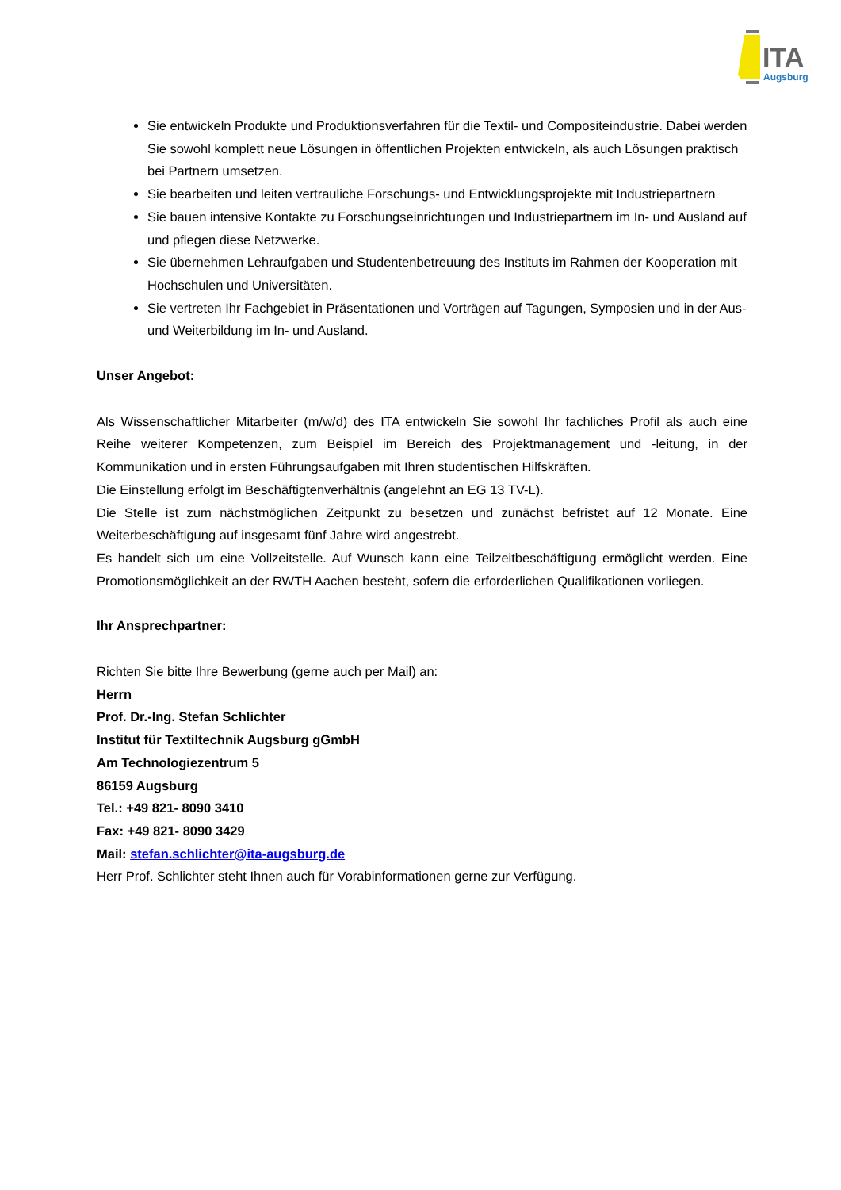ITA
Augsburg
Sie entwickeln Produkte und Produktionsverfahren für die Textil- und Compositeindustrie. Dabei werden Sie sowohl komplett neue Lösungen in öffentlichen Projekten entwickeln, als auch Lösungen praktisch bei Partnern umsetzen.
Sie bearbeiten und leiten vertrauliche Forschungs- und Entwicklungsprojekte mit Industriepartnern
Sie bauen intensive Kontakte zu Forschungseinrichtungen und Industriepartnern im In- und Ausland auf und pflegen diese Netzwerke.
Sie übernehmen Lehraufgaben und Studentenbetreuung des Instituts im Rahmen der Kooperation mit Hochschulen und Universitäten.
Sie vertreten Ihr Fachgebiet in Präsentationen und Vorträgen auf Tagungen, Symposien und in der Aus- und Weiterbildung im In- und Ausland.
Unser Angebot:
Als Wissenschaftlicher Mitarbeiter (m/w/d) des ITA entwickeln Sie sowohl Ihr fachliches Profil als auch eine Reihe weiterer Kompetenzen, zum Beispiel im Bereich des Projektmanagement und -leitung, in der Kommunikation und in ersten Führungsaufgaben mit Ihren studentischen Hilfskräften.
Die Einstellung erfolgt im Beschäftigtenverhältnis (angelehnt an EG 13 TV-L).
Die Stelle ist zum nächstmöglichen Zeitpunkt zu besetzen und zunächst befristet auf 12 Monate. Eine Weiterbeschäftigung auf insgesamt fünf Jahre wird angestrebt.
Es handelt sich um eine Vollzeitstelle. Auf Wunsch kann eine Teilzeitbeschäftigung ermöglicht werden. Eine Promotionsmöglichkeit an der RWTH Aachen besteht, sofern die erforderlichen Qualifikationen vorliegen.
Ihr Ansprechpartner:
Richten Sie bitte Ihre Bewerbung (gerne auch per Mail) an:
Herrn
Prof. Dr.-Ing. Stefan Schlichter
Institut für Textiltechnik Augsburg gGmbH
Am Technologiezentrum 5
86159 Augsburg
Tel.: +49 821- 8090 3410
Fax: +49 821- 8090 3429
Mail: stefan.schlichter@ita-augsburg.de
Herr Prof. Schlichter steht Ihnen auch für Vorabinformationen gerne zur Verfügung.